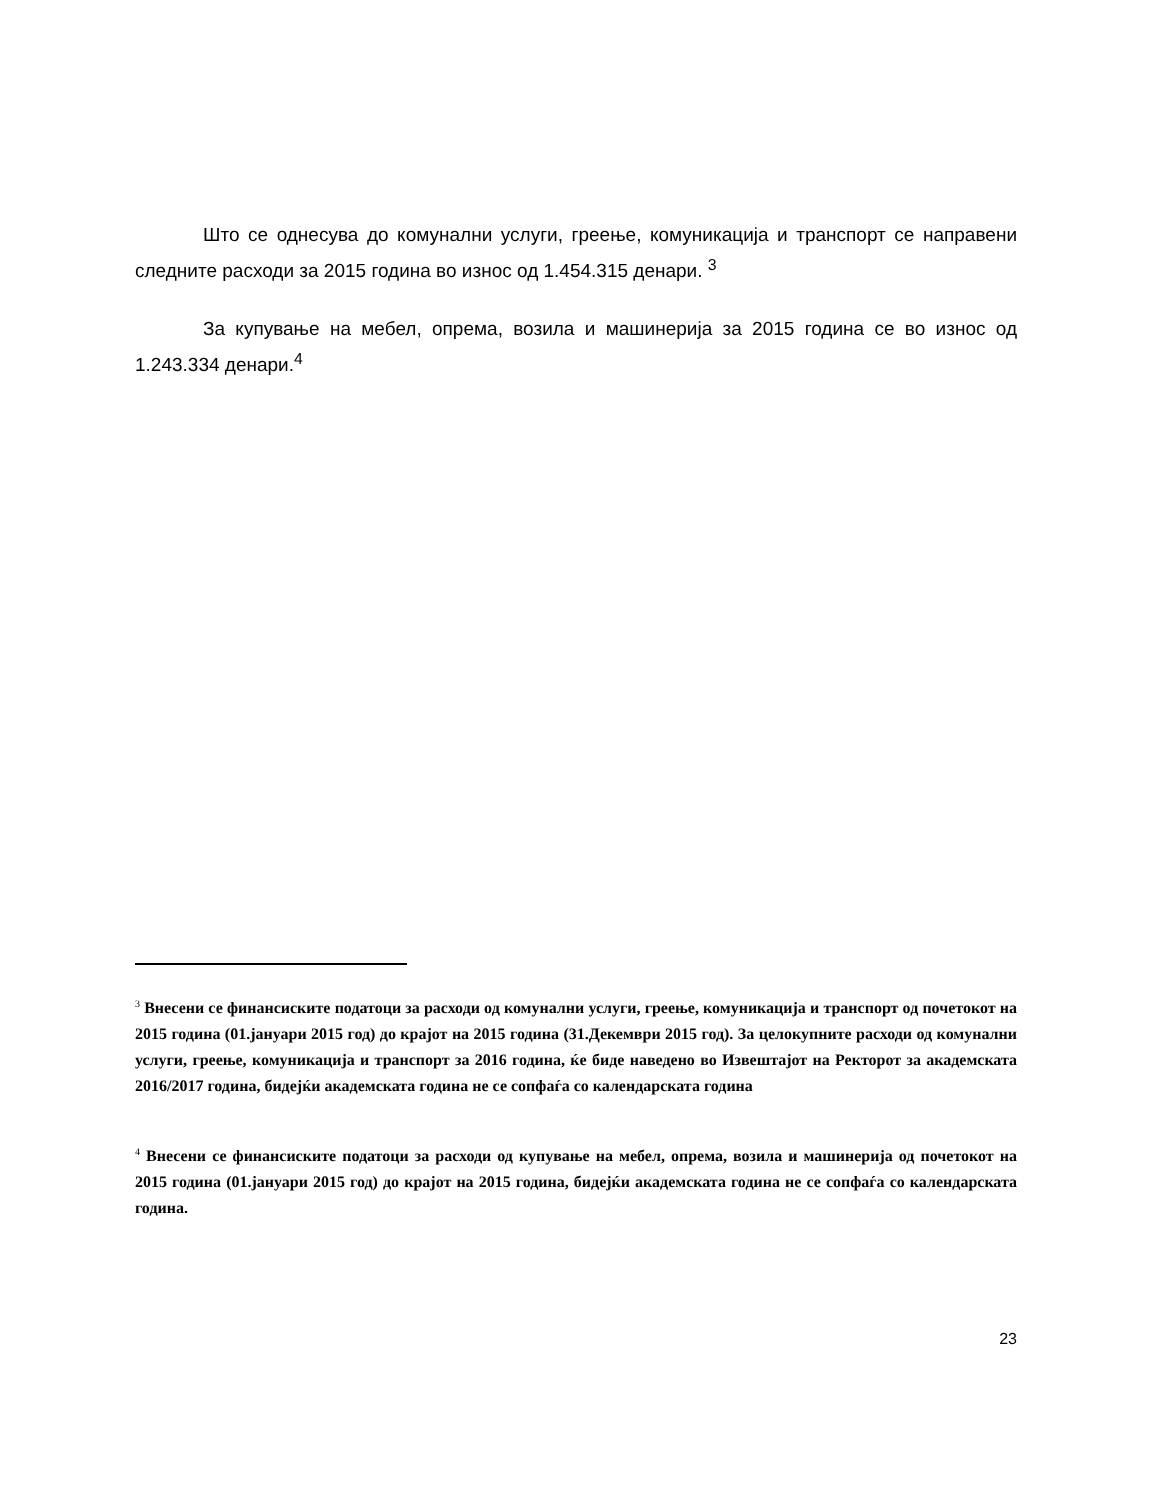Што се однесува до комунални услуги, греење, комуникација и транспорт се направени следните расходи за 2015 година во износ од 1.454.315 денари. <sup>3</sup>
За купување на мебел, опрема, возила и машинерија за 2015 година се во износ од 1.243.334 денари.<sup>4</sup>
<sup>3</sup> Внесени се финансиските податоци за расходи од комунални услуги, греење, комуникација и транспорт од почетокот на 2015 година (01.јануари 2015 год) до крајот на 2015 година (31.Декември 2015 год). За целокупните расходи од комунални услуги, греење, комуникација и транспорт за 2016 година, ќе биде наведено во Извештајот на Ректорот за академската 2016/2017 година, бидејќи академската година не се сопфаѓа со календарската година
<sup>4</sup> Внесени се финансиските податоци за расходи од купување на мебел, опрема, возила и машинерија од почетокот на 2015 година (01.јануари 2015 год) до крајот на 2015 година, бидејќи академската година не се сопфаѓа со календарската година.
23